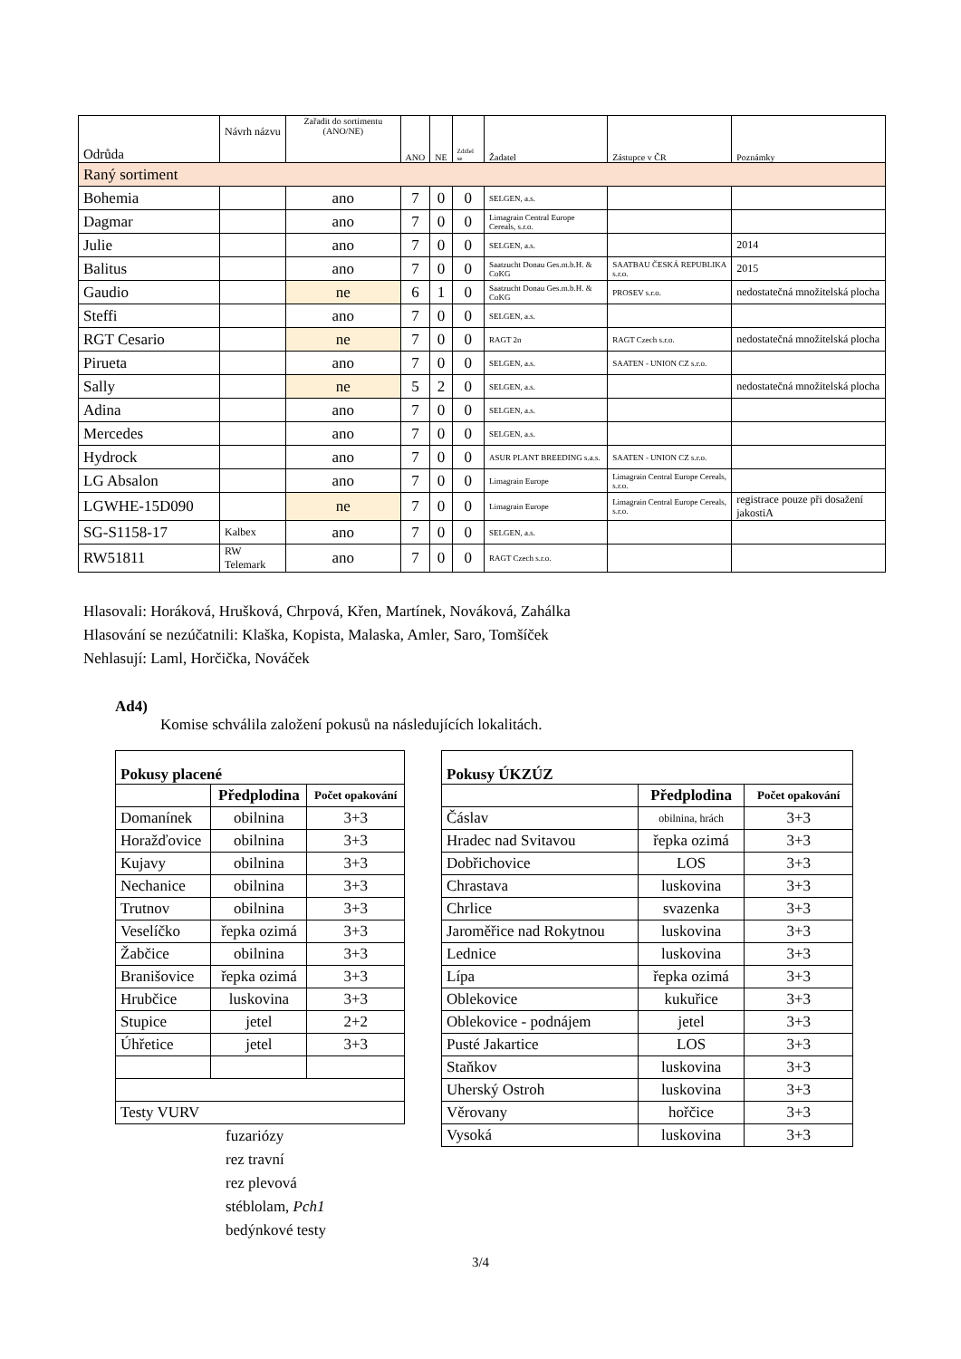| Odrůda | Návrh názvu | Zařadit do sortimentu (ANO/NE) | ANO | NE | Zdržel se | Žadatel | Zástupce v ČR | Poznámky |
| --- | --- | --- | --- | --- | --- | --- | --- | --- |
| Raný sortiment | | | | | | | | |
| Bohemia | | ano | 7 | 0 | 0 | SELGEN, a.s. | | |
| Dagmar | | ano | 7 | 0 | 0 | Limagrain Central Europe Cereals, s.r.o. | | |
| Julie | | ano | 7 | 0 | 0 | SELGEN, a.s. | | 2014 |
| Balitus | | ano | 7 | 0 | 0 | Saatzucht Donau Ges.m.b.H. & CoKG | SAATBAU ČESKÁ REPUBLIKA s.r.o. | 2015 |
| Gaudio | | ne | 6 | 1 | 0 | Saatzucht Donau Ges.m.b.H. & CoKG | PROSEV s.r.o. | nedostatečná množitelská plocha |
| Steffi | | ano | 7 | 0 | 0 | SELGEN, a.s. | | |
| RGT Cesario | | ne | 7 | 0 | 0 | RAGT 2n | RAGT Czech s.r.o. | nedostatečná množitelská plocha |
| Pirueta | | ano | 7 | 0 | 0 | SELGEN, a.s. | SAATEN - UNION CZ s.r.o. | |
| Sally | | ne | 5 | 2 | 0 | SELGEN, a.s. | | nedostatečná množitelská plocha |
| Adina | | ano | 7 | 0 | 0 | SELGEN, a.s. | | |
| Mercedes | | ano | 7 | 0 | 0 | SELGEN, a.s. | | |
| Hydrock | | ano | 7 | 0 | 0 | ASUR PLANT BREEDING s.a.s. | SAATEN - UNION CZ s.r.o. | |
| LG Absalon | | ano | 7 | 0 | 0 | Limagrain Europe | Limagrain Central Europe Cereals, s.r.o. | |
| LGWHE-15D090 | | ne | 7 | 0 | 0 | Limagrain Europe | Limagrain Central Europe Cereals, s.r.o. | registrace pouze při dosažení jakostiA |
| SG-S1158-17 | Kalbex | ano | 7 | 0 | 0 | SELGEN, a.s. | | |
| RW51811 | RW Telemark | ano | 7 | 0 | 0 | RAGT Czech s.r.o. | | |
Hlasovali: Horáková, Hrušková, Chrpová, Křen, Martínek, Nováková, Zahálka
Hlasování se nezúčatnili: Klaška, Kopista, Malaska, Amler, Saro, Tomšíček
Nehlasují: Laml, Horčička, Nováček
Ad4)
Komise schválila založení pokusů na následujících lokalitách.
| Pokusy placené | | |
| | Předplodina | Počet opakování |
| Domanínek | obilnina | 3+3 |
| Horažďovice | obilnina | 3+3 |
| Kujavy | obilnina | 3+3 |
| Nechanice | obilnina | 3+3 |
| Trutnov | obilnina | 3+3 |
| Veselíčko | řepka ozimá | 3+3 |
| Žabčice | obilnina | 3+3 |
| Branišovice | řepka ozimá | 3+3 |
| Hrubčice | luskovina | 3+3 |
| Stupice | jetel | 2+2 |
| Úhřetice | jetel | 3+3 |
| Testy VURV | | |
fuzariózy
rez travní
rez plevová
stéblolam, Pch1
bedýnkové testy
| Pokusy ÚKZÚZ | | |
| | Předplodina | Počet opakování |
| Čáslav | obilnina, hrách | 3+3 |
| Hradec nad Svitavou | řepka ozimá | 3+3 |
| Dobřichovice | LOS | 3+3 |
| Chrastava | luskovina | 3+3 |
| Chrlice | svazenka | 3+3 |
| Jaroměřice nad Rokytnou | luskovina | 3+3 |
| Lednice | luskovina | 3+3 |
| Lípa | řepka ozimá | 3+3 |
| Oblekovice | kukuřice | 3+3 |
| Oblekovice - podnájem | jetel | 3+3 |
| Pusté Jakartice | LOS | 3+3 |
| Staňkov | luskovina | 3+3 |
| Uherský Ostroh | luskovina | 3+3 |
| Věrovany | hořčice | 3+3 |
| Vysoká | luskovina | 3+3 |
3/4